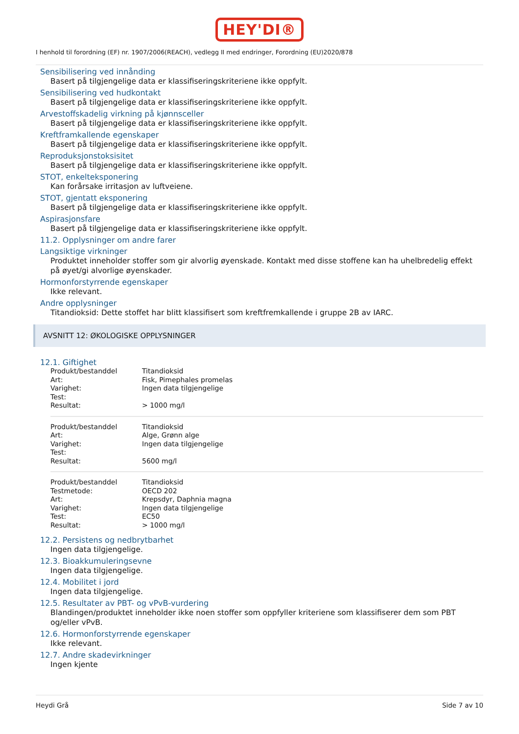HEY'DI®
I henhold til forordning (EF) nr. 1907/2006(REACH), vedlegg II med endringer, Forordning (EU)2020/878
Sensibilisering ved innånding
Basert på tilgjengelige data er klassifiseringskriteriene ikke oppfylt.
Sensibilisering ved hudkontakt
Basert på tilgjengelige data er klassifiseringskriteriene ikke oppfylt.
Arvestoffskadelig virkning på kjønnsceller
Basert på tilgjengelige data er klassifiseringskriteriene ikke oppfylt.
Kreftframkallende egenskaper
Basert på tilgjengelige data er klassifiseringskriteriene ikke oppfylt.
Reproduksjonstoksisitet
Basert på tilgjengelige data er klassifiseringskriteriene ikke oppfylt.
STOT, enkelteksponering
Kan forårsake irritasjon av luftveiene.
STOT, gjentatt eksponering
Basert på tilgjengelige data er klassifiseringskriteriene ikke oppfylt.
Aspirasjonsfare
Basert på tilgjengelige data er klassifiseringskriteriene ikke oppfylt.
11.2. Opplysninger om andre farer
Langsiktige virkninger
Produktet inneholder stoffer som gir alvorlig øyenskade. Kontakt med disse stoffene kan ha uhelbredelig effekt på øyet/gi alvorlige øyenskader.
Hormonforstyrrende egenskaper
Ikke relevant.
Andre opplysninger
Titandioksid: Dette stoffet har blitt klassifisert som kreftfremkallende i gruppe 2B av IARC.
AVSNITT 12: ØKOLOGISKE OPPLYSNINGER
12.1. Giftighet
| Produkt/bestanddel | Titandioksid |
| Art: | Fisk, Pimephales promelas |
| Varighet: | Ingen data tilgjengelige |
| Test: | |
| Resultat: | > 1000 mg/l |
| Produkt/bestanddel | Titandioksid |
| Art: | Alge, Grønn alge |
| Varighet: | Ingen data tilgjengelige |
| Test: | |
| Resultat: | 5600 mg/l |
| Produkt/bestanddel | Titandioksid |
| Testmetode: | OECD 202 |
| Art: | Krepsdyr, Daphnia magna |
| Varighet: | Ingen data tilgjengelige |
| Test: | EC50 |
| Resultat: | > 1000 mg/l |
12.2. Persistens og nedbrytbarhet
Ingen data tilgjengelige.
12.3. Bioakkumuleringsevne
Ingen data tilgjengelige.
12.4. Mobilitet i jord
Ingen data tilgjengelige.
12.5. Resultater av PBT- og vPvB-vurdering
Blandingen/produktet inneholder ikke noen stoffer som oppfyller kriteriene som klassifiserer dem som PBT og/eller vPvB.
12.6. Hormonforstyrrende egenskaper
Ikke relevant.
12.7. Andre skadevirkninger
Ingen kjente
Heydi Grå Side 7 av 10